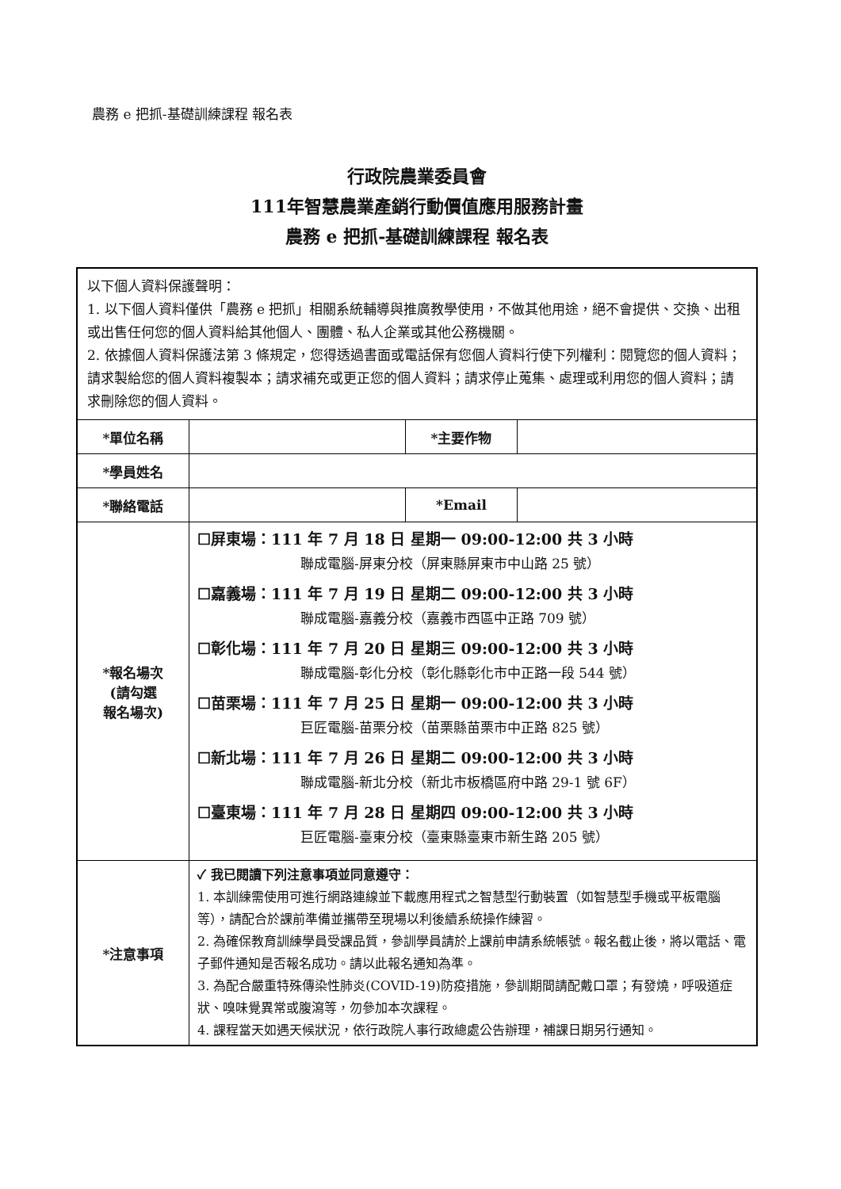農務 e 把抓-基礎訓練課程 報名表
行政院農業委員會
111年智慧農業產銷行動價值應用服務計畫
農務 e 把抓-基礎訓練課程 報名表
| 以下個人資料保護聲明： 1. 以下個人資料僅供「農務 e 把抓」相關系統輔導與推廣教學使用，不做其他用途，絕不會提供、交換、出租或出售任何您的個人資料給其他個人、團體、私人企業或其他公務機關。 2. 依據個人資料保護法第 3 條規定，您得透過書面或電話保有您個人資料行使下列權利：閱覽您的個人資料；請求製給您的個人資料複製本；請求補充或更正您的個人資料；請求停止蒐集、處理或利用您的個人資料；請求刪除您的個人資料。 | | | |
| *單位名稱 | | *主要作物 | |
| *學員姓名 | | | |
| *聯絡電話 | | *Email | |
| *報名場次 (請勾選 報名場次) | ☐屏東場：111 年 7 月 18 日 星期一 09:00-12:00 共 3 小時 聯成電腦-屏東分校（屏東縣屏東市中山路 25 號） ☐嘉義場：111 年 7 月 19 日 星期二 09:00-12:00 共 3 小時 聯成電腦-嘉義分校（嘉義市西區中正路 709 號） ☐彰化場：111 年 7 月 20 日 星期三 09:00-12:00 共 3 小時 聯成電腦-彰化分校（彰化縣彰化市中正路一段 544 號） ☐苗栗場：111 年 7 月 25 日 星期一 09:00-12:00 共 3 小時 巨匠電腦-苗栗分校（苗栗縣苗栗市中正路 825 號） ☐新北場：111 年 7 月 26 日 星期二 09:00-12:00 共 3 小時 聯成電腦-新北分校（新北市板橋區府中路 29-1 號 6F） ☐臺東場：111 年 7 月 28 日 星期四 09:00-12:00 共 3 小時 巨匠電腦-臺東分校（臺東縣臺東市新生路 205 號） | | |
| *注意事項 | ✓ 我已閱讀下列注意事項並同意遵守： 1. 本訓練需使用可進行網路連線並下載應用程式之智慧型行動裝置（如智慧型手機或平板電腦等），請配合於課前準備並攜帶至現場以利後續系統操作練習。 2. 為確保教育訓練學員受課品質，參訓學員請於上課前申請系統帳號。報名截止後，將以電話、電子郵件通知是否報名成功。請以此報名通知為準。 3. 為配合嚴重特殊傳染性肺炎(COVID-19)防疫措施，參訓期間請配戴口罩；有發燒，呼吸道症狀、嗅味覺異常或腹瀉等，勿參加本次課程。 4. 課程當天如遇天候狀況，依行政院人事行政總處公告辦理，補課日期另行通知。 | | |